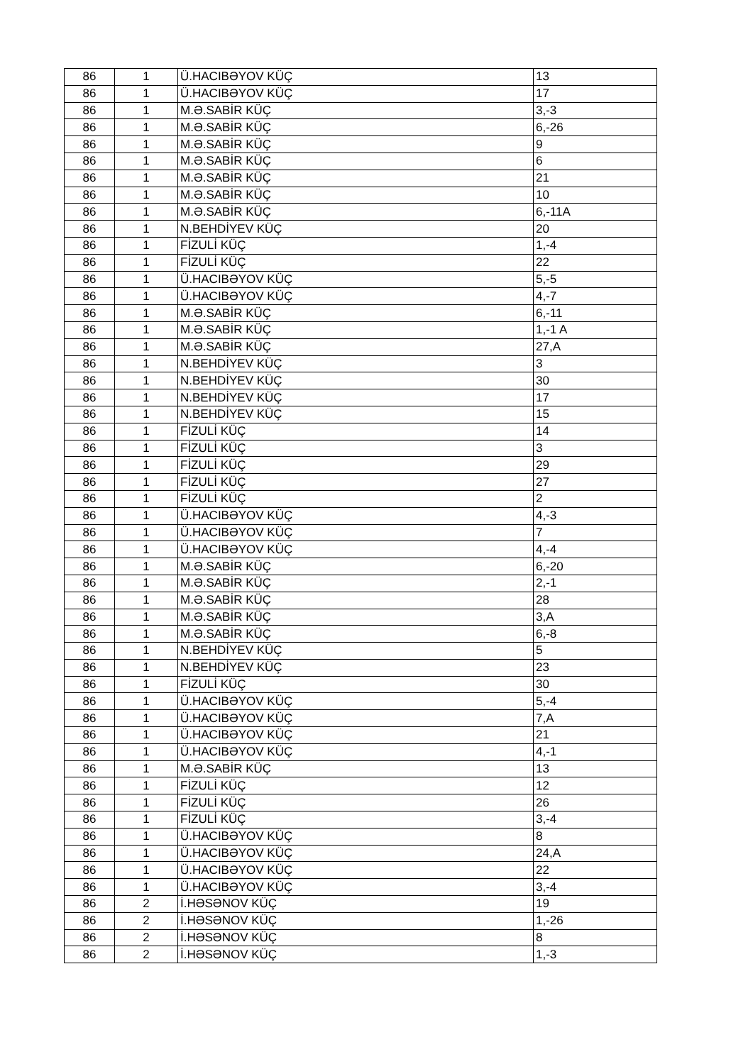| 86 | 1 | Ü.HACIBƏYOV KÜÇ | 13 |
| 86 | 1 | Ü.HACIBƏYOV KÜÇ | 17 |
| 86 | 1 | M.Ə.SABİR KÜÇ | 3,-3 |
| 86 | 1 | M.Ə.SABİR KÜÇ | 6,-26 |
| 86 | 1 | M.Ə.SABİR KÜÇ | 9 |
| 86 | 1 | M.Ə.SABİR KÜÇ | 6 |
| 86 | 1 | M.Ə.SABİR KÜÇ | 21 |
| 86 | 1 | M.Ə.SABİR KÜÇ | 10 |
| 86 | 1 | M.Ə.SABİR KÜÇ | 6,-11A |
| 86 | 1 | N.BEHDİYEV KÜÇ | 20 |
| 86 | 1 | FİZULİ KÜÇ | 1,-4 |
| 86 | 1 | FİZULİ KÜÇ | 22 |
| 86 | 1 | Ü.HACIBƏYOV KÜÇ | 5,-5 |
| 86 | 1 | Ü.HACIBƏYOV KÜÇ | 4,-7 |
| 86 | 1 | M.Ə.SABİR KÜÇ | 6,-11 |
| 86 | 1 | M.Ə.SABİR KÜÇ | 1,-1 A |
| 86 | 1 | M.Ə.SABİR KÜÇ | 27,A |
| 86 | 1 | N.BEHDİYEV KÜÇ | 3 |
| 86 | 1 | N.BEHDİYEV KÜÇ | 30 |
| 86 | 1 | N.BEHDİYEV KÜÇ | 17 |
| 86 | 1 | N.BEHDİYEV KÜÇ | 15 |
| 86 | 1 | FİZULİ KÜÇ | 14 |
| 86 | 1 | FİZULİ KÜÇ | 3 |
| 86 | 1 | FİZULİ KÜÇ | 29 |
| 86 | 1 | FİZULİ KÜÇ | 27 |
| 86 | 1 | FİZULİ KÜÇ | 2 |
| 86 | 1 | Ü.HACIBƏYOV KÜÇ | 4,-3 |
| 86 | 1 | Ü.HACIBƏYOV KÜÇ | 7 |
| 86 | 1 | Ü.HACIBƏYOV KÜÇ | 4,-4 |
| 86 | 1 | M.Ə.SABİR KÜÇ | 6,-20 |
| 86 | 1 | M.Ə.SABİR KÜÇ | 2,-1 |
| 86 | 1 | M.Ə.SABİR KÜÇ | 28 |
| 86 | 1 | M.Ə.SABİR KÜÇ | 3,A |
| 86 | 1 | M.Ə.SABİR KÜÇ | 6,-8 |
| 86 | 1 | N.BEHDİYEV KÜÇ | 5 |
| 86 | 1 | N.BEHDİYEV KÜÇ | 23 |
| 86 | 1 | FİZULİ KÜÇ | 30 |
| 86 | 1 | Ü.HACIBƏYOV KÜÇ | 5,-4 |
| 86 | 1 | Ü.HACIBƏYOV KÜÇ | 7,A |
| 86 | 1 | Ü.HACIBƏYOV KÜÇ | 21 |
| 86 | 1 | Ü.HACIBƏYOV KÜÇ | 4,-1 |
| 86 | 1 | M.Ə.SABİR KÜÇ | 13 |
| 86 | 1 | FİZULİ KÜÇ | 12 |
| 86 | 1 | FİZULİ KÜÇ | 26 |
| 86 | 1 | FİZULİ KÜÇ | 3,-4 |
| 86 | 1 | Ü.HACIBƏYOV KÜÇ | 8 |
| 86 | 1 | Ü.HACIBƏYOV KÜÇ | 24,A |
| 86 | 1 | Ü.HACIBƏYOV KÜÇ | 22 |
| 86 | 1 | Ü.HACIBƏYOV KÜÇ | 3,-4 |
| 86 | 2 | İ.HƏSƏNOV KÜÇ | 19 |
| 86 | 2 | İ.HƏSƏNOV KÜÇ | 1,-26 |
| 86 | 2 | İ.HƏSƏNOV KÜÇ | 8 |
| 86 | 2 | İ.HƏSƏNOV KÜÇ | 1,-3 |